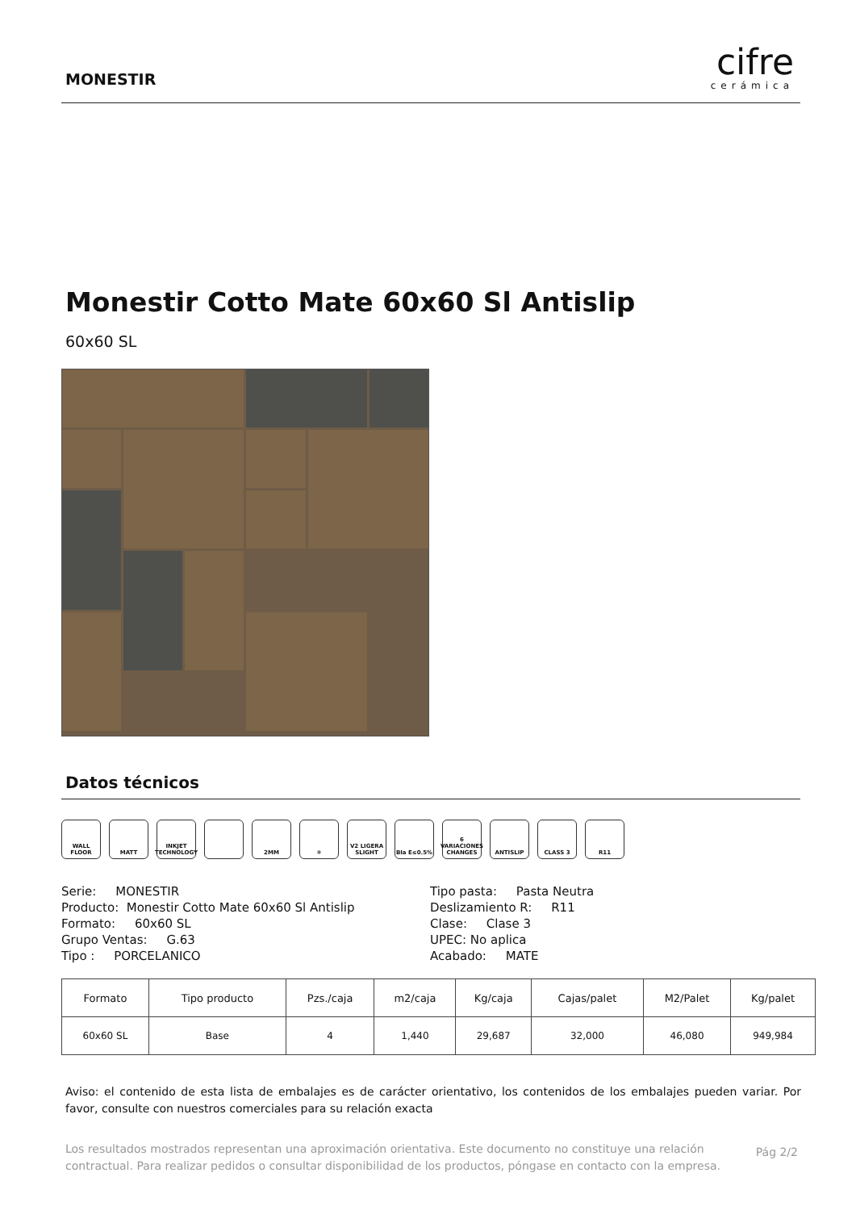MONESTIR
cifre
cerámica
Monestir Cotto Mate 60x60 Sl Antislip
60x60 SL
Datos técnicos
WALL FLOOR MATT INKJET TECHNOLOGY
2MM ❄ V2 LIGERA SLIGHT
BIa E≤0.5% 6 VARIACIONES CHANGES
ANTISLIP CLASS 3 R11
Serie: MONESTIR
Producto: Monestir Cotto Mate 60x60 Sl Antislip
Formato: 60x60 SL
Grupo Ventas: G.63
Tipo : PORCELANICO
Tipo pasta: Pasta Neutra
Deslizamiento R: R11
Clase: Clase 3
UPEC: No aplica
Acabado: MATE
| Formato | Tipo producto | Pzs./caja | m2/caja | Kg/caja | Cajas/palet | M2/Palet | Kg/palet |
| --- | --- | --- | --- | --- | --- | --- | --- |
| 60x60 SL | Base | 4 | 1,440 | 29,687 | 32,000 | 46,080 | 949,984 |
Aviso: el contenido de esta lista de embalajes es de carácter orientativo, los contenidos de los embalajes pueden variar. Por favor, consulte con nuestros comerciales para su relación exacta
Los resultados mostrados representan una aproximación orientativa. Este documento no constituye una relación contractual. Para realizar pedidos o consultar disponibilidad de los productos, póngase en contacto con la empresa.
Pág 2/2